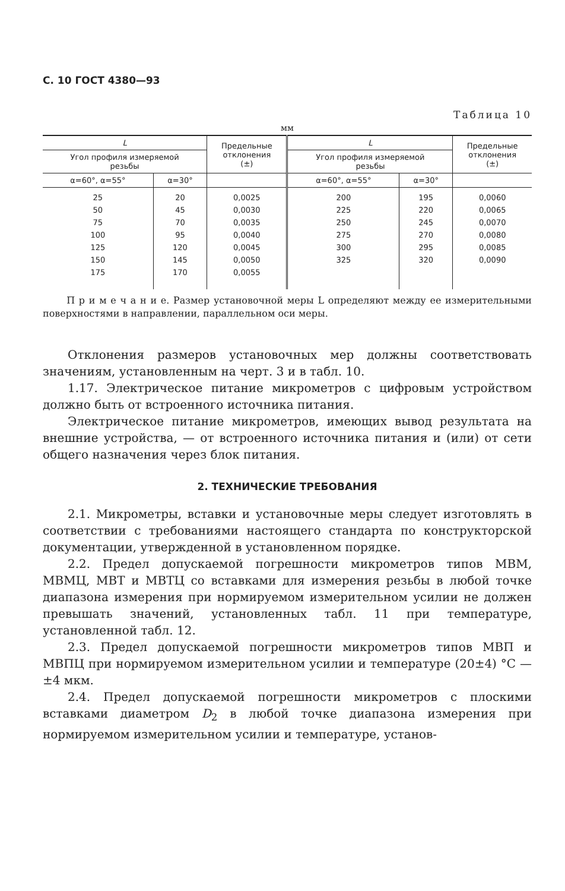С. 10 ГОСТ 4380—93
Таблица 10
мм
| L | | Предельные отклонения (±) | L | | Предельные отклонения (±) |
| --- | --- | --- | --- | --- | --- |
| Угол профиля измеряемой резьбы | | | Угол профиля измеряемой резьбы | | |
| α=60°, α=55° | α=30° | | α=60°, α=55° | α=30° | |
| 25 50 75 100 125 150 175 | 20 45 70 95 120 145 170 | 0,0025 0,0030 0,0035 0,0040 0,0045 0,0050 0,0055 | 200 225 250 275 300 325 | 195 220 245 270 295 320 | 0,0060 0,0065 0,0070 0,0080 0,0085 0,0090 |
П р и м е ч а н и е. Размер установочной меры L определяют между ее измерительными поверхностями в направлении, параллельном оси меры.
Отклонения размеров установочных мер должны соответствовать значениям, установленным на черт. 3 и в табл. 10.
1.17. Электрическое питание микрометров с цифровым устройством должно быть от встроенного источника питания.
Электрическое питание микрометров, имеющих вывод результата на внешние устройства, — от встроенного источника питания и (или) от сети общего назначения через блок питания.
2. ТЕХНИЧЕСКИЕ ТРЕБОВАНИЯ
2.1. Микрометры, вставки и установочные меры следует изготовлять в соответствии с требованиями настоящего стандарта по конструкторской документации, утвержденной в установленном порядке.
2.2. Предел допускаемой погрешности микрометров типов МВМ, МВМЦ, МВТ и МВТЦ со вставками для измерения резьбы в любой точке диапазона измерения при нормируемом измерительном усилии не должен превышать значений, установленных табл. 11 при температуре, установленной табл. 12.
2.3. Предел допускаемой погрешности микрометров типов МВП и МВПЦ при нормируемом измерительном усилии и температуре (20±4) °С — ±4 мкм.
2.4. Предел допускаемой погрешности микрометров с плоскими вставками диаметром D<sub>2</sub> в любой точке диапазона измерения при нормируемом измерительном усилии и температуре, установ-